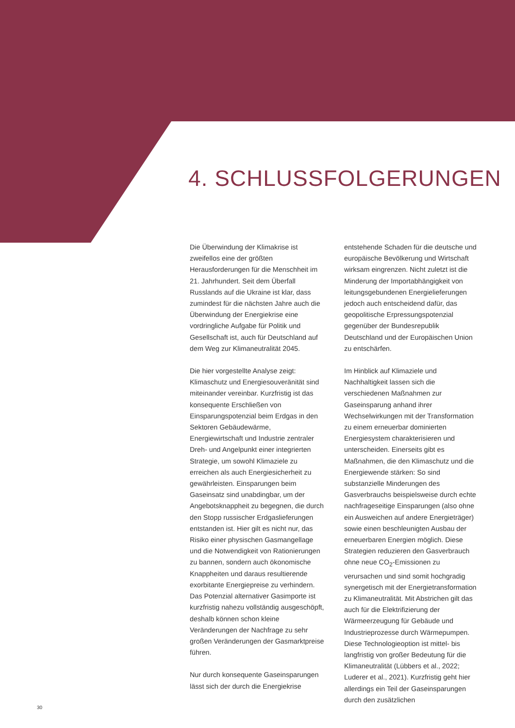4. SCHLUSSFOLGERUNGEN
Die Überwindung der Klimakrise ist zweifellos eine der größten Herausforderungen für die Menschheit im 21. Jahrhundert. Seit dem Überfall Russlands auf die Ukraine ist klar, dass zumindest für die nächsten Jahre auch die Überwindung der Energiekrise eine vordringliche Aufgabe für Politik und Gesellschaft ist, auch für Deutschland auf dem Weg zur Klimaneutralität 2045.
Die hier vorgestellte Analyse zeigt: Klimaschutz und Energiesouveränität sind miteinander vereinbar. Kurzfristig ist das konsequente Erschließen von Einsparungspotenzial beim Erdgas in den Sektoren Gebäudewärme, Energiewirtschaft und Industrie zentraler Dreh- und Angelpunkt einer integrierten Strategie, um sowohl Klimaziele zu erreichen als auch Energiesicherheit zu gewährleisten. Einsparungen beim Gaseinsatz sind unabdingbar, um der Angebotsknappheit zu begegnen, die durch den Stopp russischer Erdgaslieferungen entstanden ist. Hier gilt es nicht nur, das Risiko einer physischen Gasmangellage und die Notwendigkeit von Rationierungen zu bannen, sondern auch ökonomische Knappheiten und daraus resultierende exorbitante Energiepreise zu verhindern. Das Potenzial alternativer Gasimporte ist kurzfristig nahezu vollständig ausgeschöpft, deshalb können schon kleine Veränderungen der Nachfrage zu sehr großen Veränderungen der Gasmarktpreise führen.
Nur durch konsequente Gaseinsparungen lässt sich der durch die Energiekrise
entstehende Schaden für die deutsche und europäische Bevölkerung und Wirtschaft wirksam eingrenzen. Nicht zuletzt ist die Minderung der Importabhängigkeit von leitungsgebundenen Energielieferungen jedoch auch entscheidend dafür, das geopolitische Erpressungspotenzial gegenüber der Bundesrepublik Deutschland und der Europäischen Union zu entschärfen.
Im Hinblick auf Klimaziele und Nachhaltigkeit lassen sich die verschiedenen Maßnahmen zur Gaseinsparung anhand ihrer Wechselwirkungen mit der Transformation zu einem erneuerbar dominierten Energiesystem charakterisieren und unterscheiden. Einerseits gibt es Maßnahmen, die den Klimaschutz und die Energiewende stärken: So sind substanzielle Minderungen des Gasverbrauchs beispielsweise durch echte nachfrageseitige Einsparungen (also ohne ein Ausweichen auf andere Energieträger) sowie einen beschleunigten Ausbau der erneuerbaren Energien möglich. Diese Strategien reduzieren den Gasverbrauch ohne neue CO<sub>2</sub>-Emissionen zu verursachen und sind somit hochgradig synergetisch mit der Energietransformation zu Klimaneutralität. Mit Abstrichen gilt das auch für die Elektrifizierung der Wärmeerzeugung für Gebäude und Industrieprozesse durch Wärmepumpen. Diese Technologieoption ist mittel- bis langfristig von großer Bedeutung für die Klimaneutralität (Lübbers et al., 2022; Luderer et al., 2021). Kurzfristig geht hier allerdings ein Teil der Gaseinsparungen durch den zusätzlichen
30